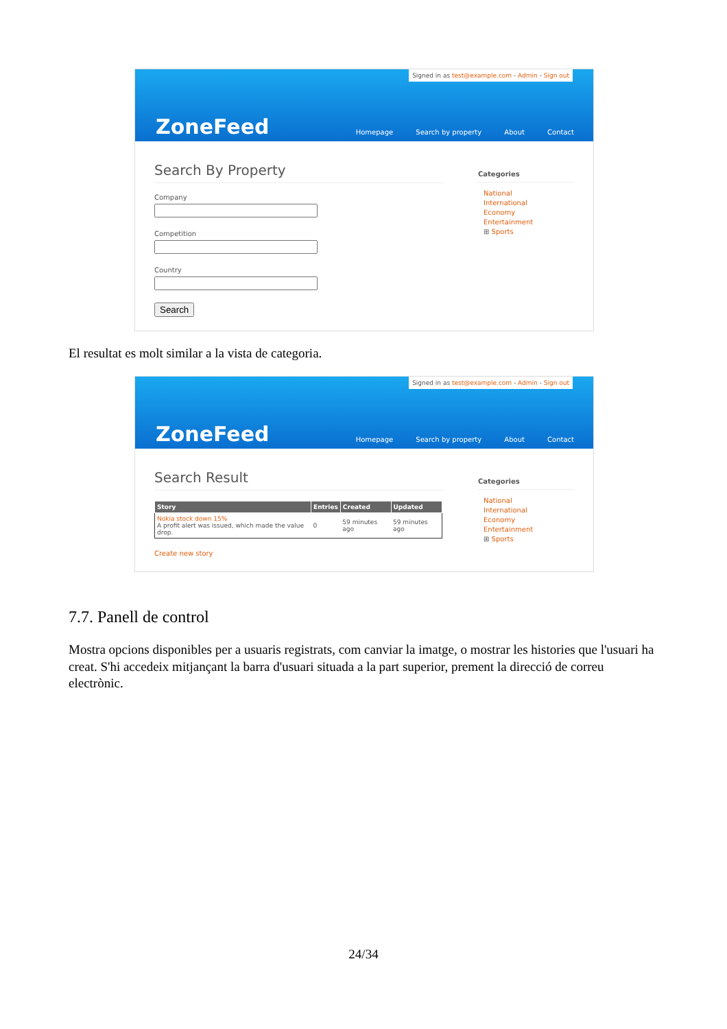Signed in as test@example.com - Admin - Sign out
ZoneFeed
Homepage Search by property About Contact
Search By Property
CompanyCompetitionCountrySearch
Categories
National
International
Economy
Entertainment
⊞ Sports
El resultat es molt similar a la vista de categoria.
Signed in as test@example.com - Admin - Sign out
ZoneFeed
Homepage Search by property About Contact
Search Result
| Story | Entries | Created | Updated |
| --- | --- | --- | --- |
| Nokia stock down 15% A profit alert was issued, which made the value drop. | 0 | 59 minutes ago | 59 minutes ago |
Create new story
Categories
National
International
Economy
Entertainment
⊞ Sports
7.7. Panell de control
Mostra opcions disponibles per a usuaris registrats, com canviar la imatge, o mostrar les histories que l'usuari ha creat. S'hi accedeix mitjançant la barra d'usuari situada a la part superior, prement la direcció de correu electrònic.
24/34